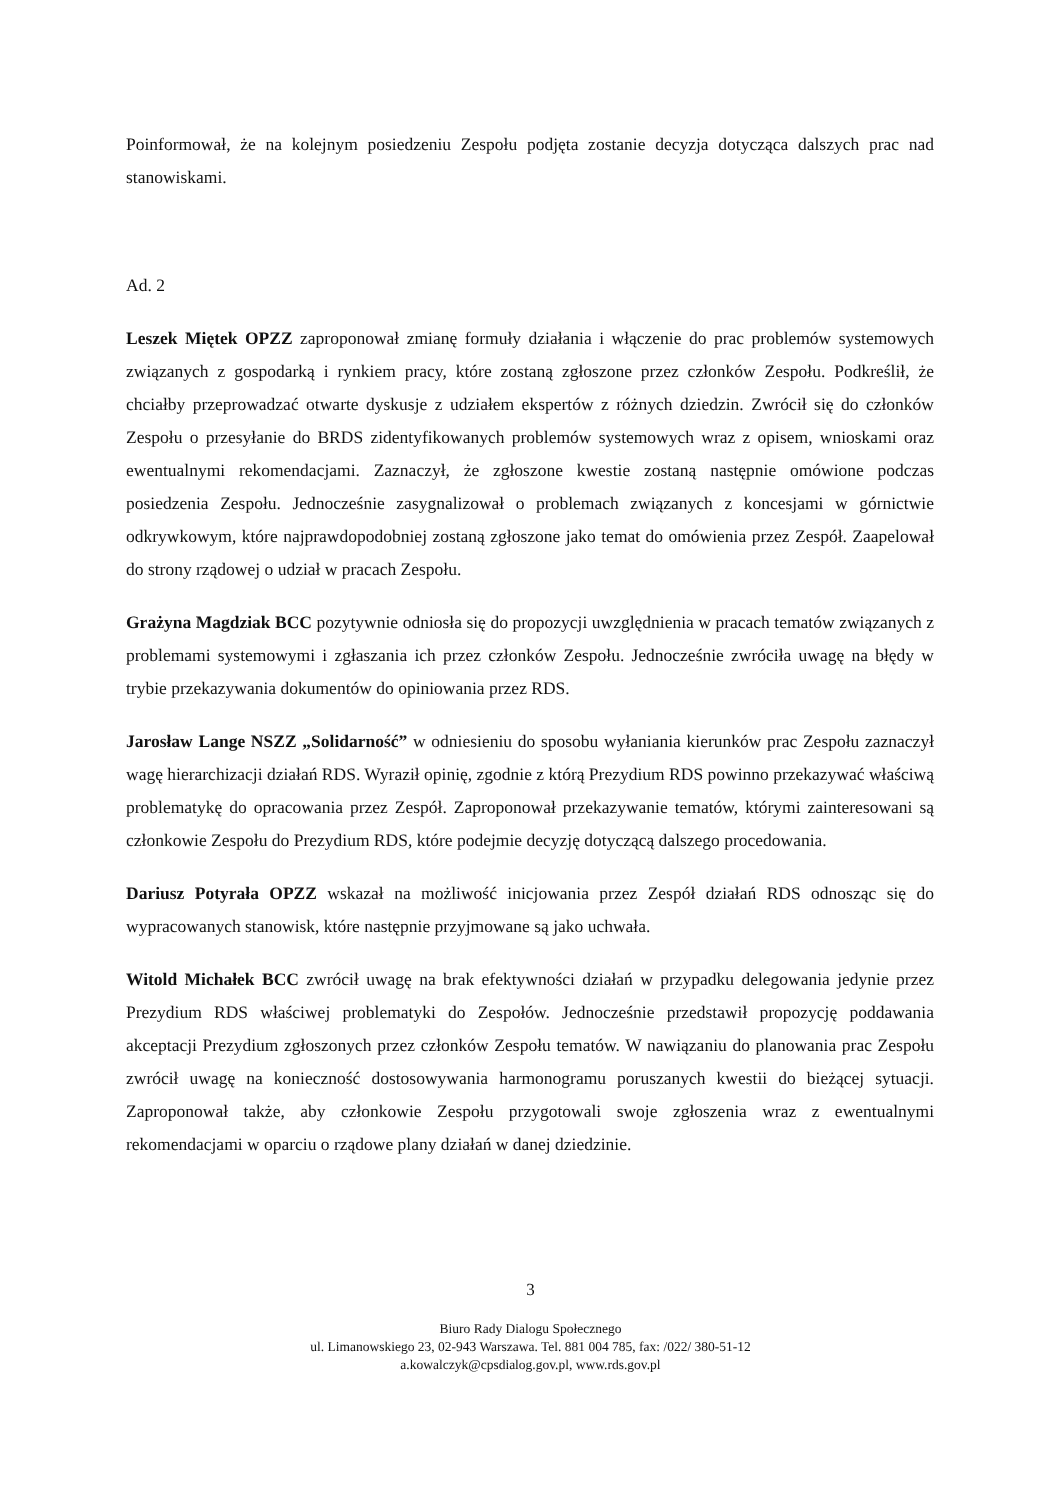Poinformował, że na kolejnym posiedzeniu Zespołu podjęta zostanie decyzja dotycząca dalszych prac nad stanowiskami.
Ad. 2
Leszek Miętek OPZZ zaproponował zmianę formuły działania i włączenie do prac problemów systemowych związanych z gospodarką i rynkiem pracy, które zostaną zgłoszone przez członków Zespołu. Podkreślił, że chciałby przeprowadzać otwarte dyskusje z udziałem ekspertów z różnych dziedzin. Zwrócił się do członków Zespołu o przesyłanie do BRDS zidentyfikowanych problemów systemowych wraz z opisem, wnioskami oraz ewentualnymi rekomendacjami. Zaznaczył, że zgłoszone kwestie zostaną następnie omówione podczas posiedzenia Zespołu. Jednocześnie zasygnalizował o problemach związanych z koncesjami w górnictwie odkrywkowym, które najprawdopodobniej zostaną zgłoszone jako temat do omówienia przez Zespół. Zaapelował do strony rządowej o udział w pracach Zespołu.
Grażyna Magdziak BCC pozytywnie odniosła się do propozycji uwzględnienia w pracach tematów związanych z problemami systemowymi i zgłaszania ich przez członków Zespołu. Jednocześnie zwróciła uwagę na błędy w trybie przekazywania dokumentów do opiniowania przez RDS.
Jarosław Lange NSZZ „Solidarność” w odniesieniu do sposobu wyłaniania kierunków prac Zespołu zaznaczył wagę hierarchizacji działań RDS. Wyraził opinię, zgodnie z którą Prezydium RDS powinno przekazywać właściwą problematykę do opracowania przez Zespół. Zaproponował przekazywanie tematów, którymi zainteresowani są członkowie Zespołu do Prezydium RDS, które podejmie decyzję dotyczącą dalszego procedowania.
Dariusz Potyrała OPZZ wskazał na możliwość inicjowania przez Zespół działań RDS odnosząc się do wypracowanych stanowisk, które następnie przyjmowane są jako uchwała.
Witold Michałek BCC zwrócił uwagę na brak efektywności działań w przypadku delegowania jedynie przez Prezydium RDS właściwej problematyki do Zespołów. Jednocześnie przedstawił propozycję poddawania akceptacji Prezydium zgłoszonych przez członków Zespołu tematów. W nawiązaniu do planowania prac Zespołu zwrócił uwagę na konieczność dostosowywania harmonogramu poruszanych kwestii do bieżącej sytuacji. Zaproponował także, aby członkowie Zespołu przygotowali swoje zgłoszenia wraz z ewentualnymi rekomendacjami w oparciu o rządowe plany działań w danej dziedzinie.
3
Biuro Rady Dialogu Społecznego
ul. Limanowskiego 23, 02-943 Warszawa. Tel. 881 004 785, fax: /022/ 380-51-12
a.kowalczyk@cpsdialog.gov.pl, www.rds.gov.pl